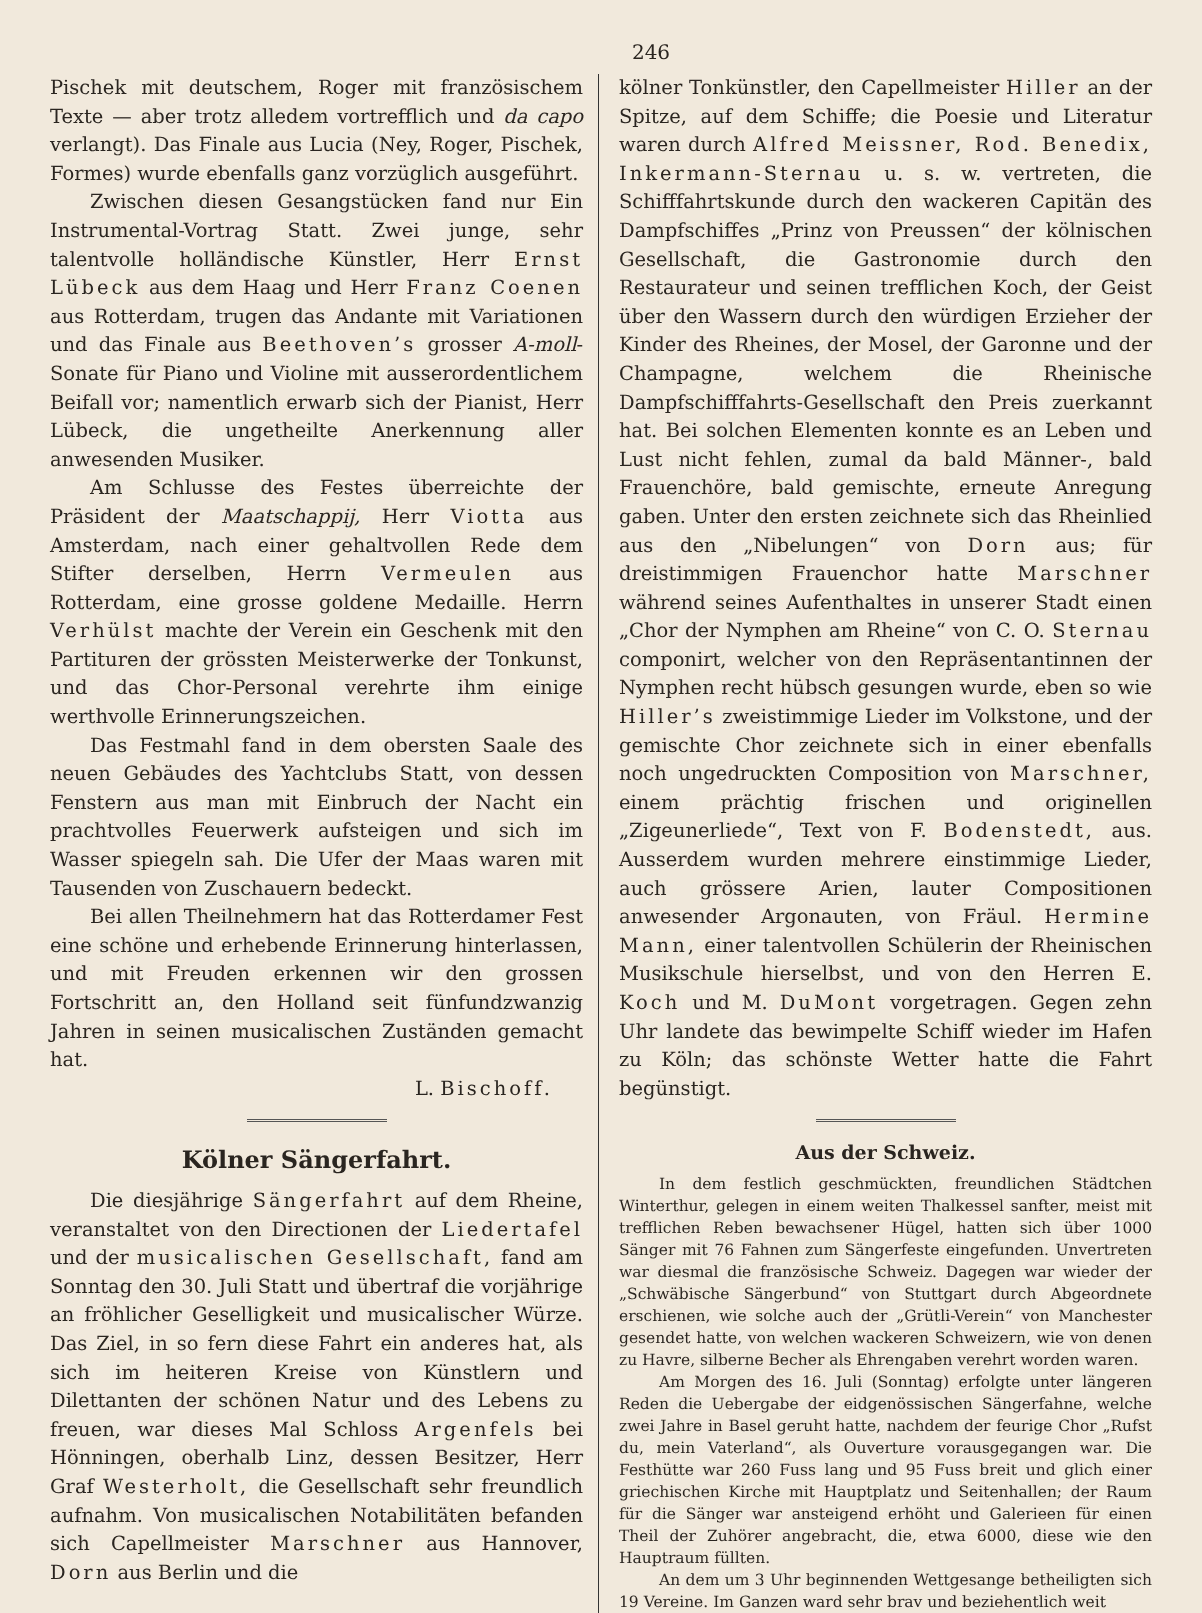246
Pischek mit deutschem, Roger mit französischem Texte — aber trotz alledem vortrefflich und da capo verlangt). Das Finale aus Lucia (Ney, Roger, Pischek, Formes) wurde ebenfalls ganz vorzüglich ausgeführt.
Zwischen diesen Gesangstücken fand nur Ein Instrumental-Vortrag Statt. Zwei junge, sehr talentvolle holländische Künstler, Herr Ernst Lübeck aus dem Haag und Herr Franz Coenen aus Rotterdam, trugen das Andante mit Variationen und das Finale aus Beethoven’s grosser A-moll-Sonate für Piano und Violine mit ausserordentlichem Beifall vor; namentlich erwarb sich der Pianist, Herr Lübeck, die ungetheilte Anerkennung aller anwesenden Musiker.
Am Schlusse des Festes überreichte der Präsident der Maatschappij, Herr Viotta aus Amsterdam, nach einer gehaltvollen Rede dem Stifter derselben, Herrn Vermeulen aus Rotterdam, eine grosse goldene Medaille. Herrn Verhülst machte der Verein ein Geschenk mit den Partituren der grössten Meisterwerke der Tonkunst, und das Chor-Personal verehrte ihm einige werthvolle Erinnerungszeichen.
Das Festmahl fand in dem obersten Saale des neuen Gebäudes des Yachtclubs Statt, von dessen Fenstern aus man mit Einbruch der Nacht ein prachtvolles Feuerwerk aufsteigen und sich im Wasser spiegeln sah. Die Ufer der Maas waren mit Tausenden von Zuschauern bedeckt.
Bei allen Theilnehmern hat das Rotterdamer Fest eine schöne und erhebende Erinnerung hinterlassen, und mit Freuden erkennen wir den grossen Fortschritt an, den Holland seit fünfundzwanzig Jahren in seinen musicalischen Zuständen gemacht hat.
L. Bischoff.
Kölner Sängerfahrt.
Die diesjährige Sängerfahrt auf dem Rheine, veranstaltet von den Directionen der Liedertafel und der musicalischen Gesellschaft, fand am Sonntag den 30. Juli Statt und übertraf die vorjährige an fröhlicher Geselligkeit und musicalischer Würze. Das Ziel, in so fern diese Fahrt ein anderes hat, als sich im heiteren Kreise von Künstlern und Dilettanten der schönen Natur und des Lebens zu freuen, war dieses Mal Schloss Argenfels bei Hönningen, oberhalb Linz, dessen Besitzer, Herr Graf Westerholt, die Gesellschaft sehr freundlich aufnahm. Von musicalischen Notabilitäten befanden sich Capellmeister Marschner aus Hannover, Dorn aus Berlin und die
kölner Tonkünstler, den Capellmeister Hiller an der Spitze, auf dem Schiffe; die Poesie und Literatur waren durch Alfred Meissner, Rod. Benedix, Inkermann-Sternau u. s. w. vertreten, die Schifffahrtskunde durch den wackeren Capitän des Dampfschiffes „Prinz von Preussen“ der kölnischen Gesellschaft, die Gastronomie durch den Restaurateur und seinen trefflichen Koch, der Geist über den Wassern durch den würdigen Erzieher der Kinder des Rheines, der Mosel, der Garonne und der Champagne, welchem die Rheinische Dampfschifffahrts-Gesellschaft den Preis zuerkannt hat. Bei solchen Elementen konnte es an Leben und Lust nicht fehlen, zumal da bald Männer-, bald Frauenchöre, bald gemischte, erneute Anregung gaben. Unter den ersten zeichnete sich das Rheinlied aus den „Nibelungen“ von Dorn aus; für dreistimmigen Frauenchor hatte Marschner während seines Aufenthaltes in unserer Stadt einen „Chor der Nymphen am Rheine“ von C. O. Sternau componirt, welcher von den Repräsentantinnen der Nymphen recht hübsch gesungen wurde, eben so wie Hiller’s zweistimmige Lieder im Volkstone, und der gemischte Chor zeichnete sich in einer ebenfalls noch ungedruckten Composition von Marschner, einem prächtig frischen und originellen „Zigeunerliede“, Text von F. Bodenstedt, aus. Ausserdem wurden mehrere einstimmige Lieder, auch grössere Arien, lauter Compositionen anwesender Argonauten, von Fräul. Hermine Mann, einer talentvollen Schülerin der Rheinischen Musikschule hierselbst, und von den Herren E. Koch und M. DuMont vorgetragen. Gegen zehn Uhr landete das bewimpelte Schiff wieder im Hafen zu Köln; das schönste Wetter hatte die Fahrt begünstigt.
Aus der Schweiz.
In dem festlich geschmückten, freundlichen Städtchen Winterthur, gelegen in einem weiten Thalkessel sanfter, meist mit trefflichen Reben bewachsener Hügel, hatten sich über 1000 Sänger mit 76 Fahnen zum Sängerfeste eingefunden. Unvertreten war diesmal die französische Schweiz. Dagegen war wieder der „Schwäbische Sängerbund“ von Stuttgart durch Abgeordnete erschienen, wie solche auch der „Grütli-Verein“ von Manchester gesendet hatte, von welchen wackeren Schweizern, wie von denen zu Havre, silberne Becher als Ehrengaben verehrt worden waren.
Am Morgen des 16. Juli (Sonntag) erfolgte unter längeren Reden die Uebergabe der eidgenössischen Sängerfahne, welche zwei Jahre in Basel geruht hatte, nachdem der feurige Chor „Rufst du, mein Vaterland“, als Ouverture vorausgegangen war. Die Festhütte war 260 Fuss lang und 95 Fuss breit und glich einer griechischen Kirche mit Hauptplatz und Seitenhallen; der Raum für die Sänger war ansteigend erhöht und Galerieen für einen Theil der Zuhörer angebracht, die, etwa 6000, diese wie den Hauptraum füllten.
An dem um 3 Uhr beginnenden Wettgesange betheiligten sich 19 Vereine. Im Ganzen ward sehr brav und beziehentlich weit